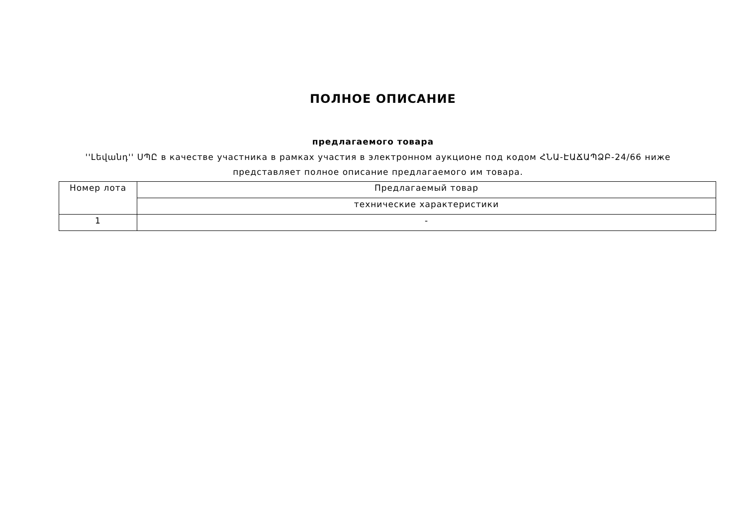ПОЛНОЕ ОПИСАНИЕ
предлагаемого товара
''Լեվանդ'' ՍՊԸ в качестве участника в рамках участия в электронном аукционе под кодом ՀՆԱ-ԷԱՃԱՊՁԲ-24/66 ниже представляет полное описание предлагаемого им товара.
| Номер лота | Предлагаемый товар |
| | технические характеристики |
| 1 | - |